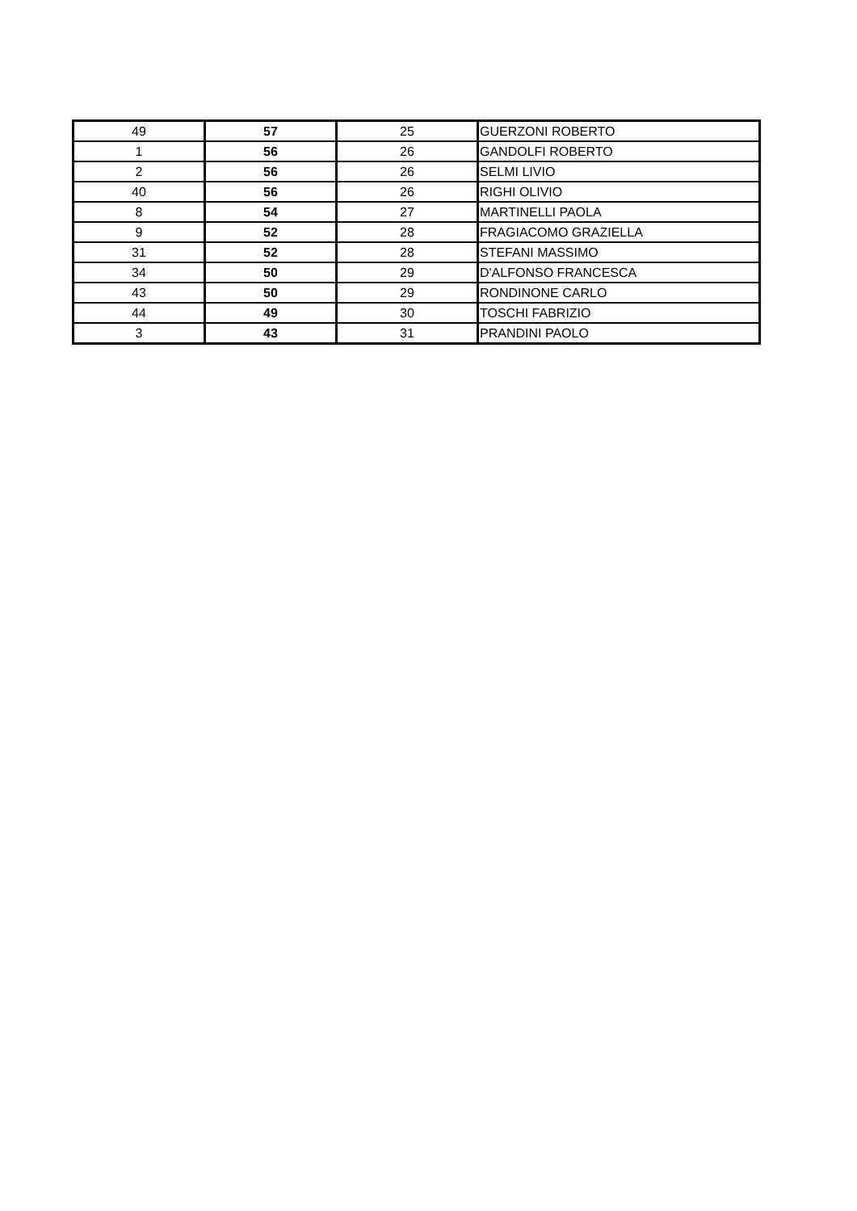| 49 | 57 | 25 | GUERZONI ROBERTO |
| 1 | 56 | 26 | GANDOLFI ROBERTO |
| 2 | 56 | 26 | SELMI LIVIO |
| 40 | 56 | 26 | RIGHI OLIVIO |
| 8 | 54 | 27 | MARTINELLI PAOLA |
| 9 | 52 | 28 | FRAGIACOMO GRAZIELLA |
| 31 | 52 | 28 | STEFANI MASSIMO |
| 34 | 50 | 29 | D'ALFONSO FRANCESCA |
| 43 | 50 | 29 | RONDINONE CARLO |
| 44 | 49 | 30 | TOSCHI FABRIZIO |
| 3 | 43 | 31 | PRANDINI PAOLO |